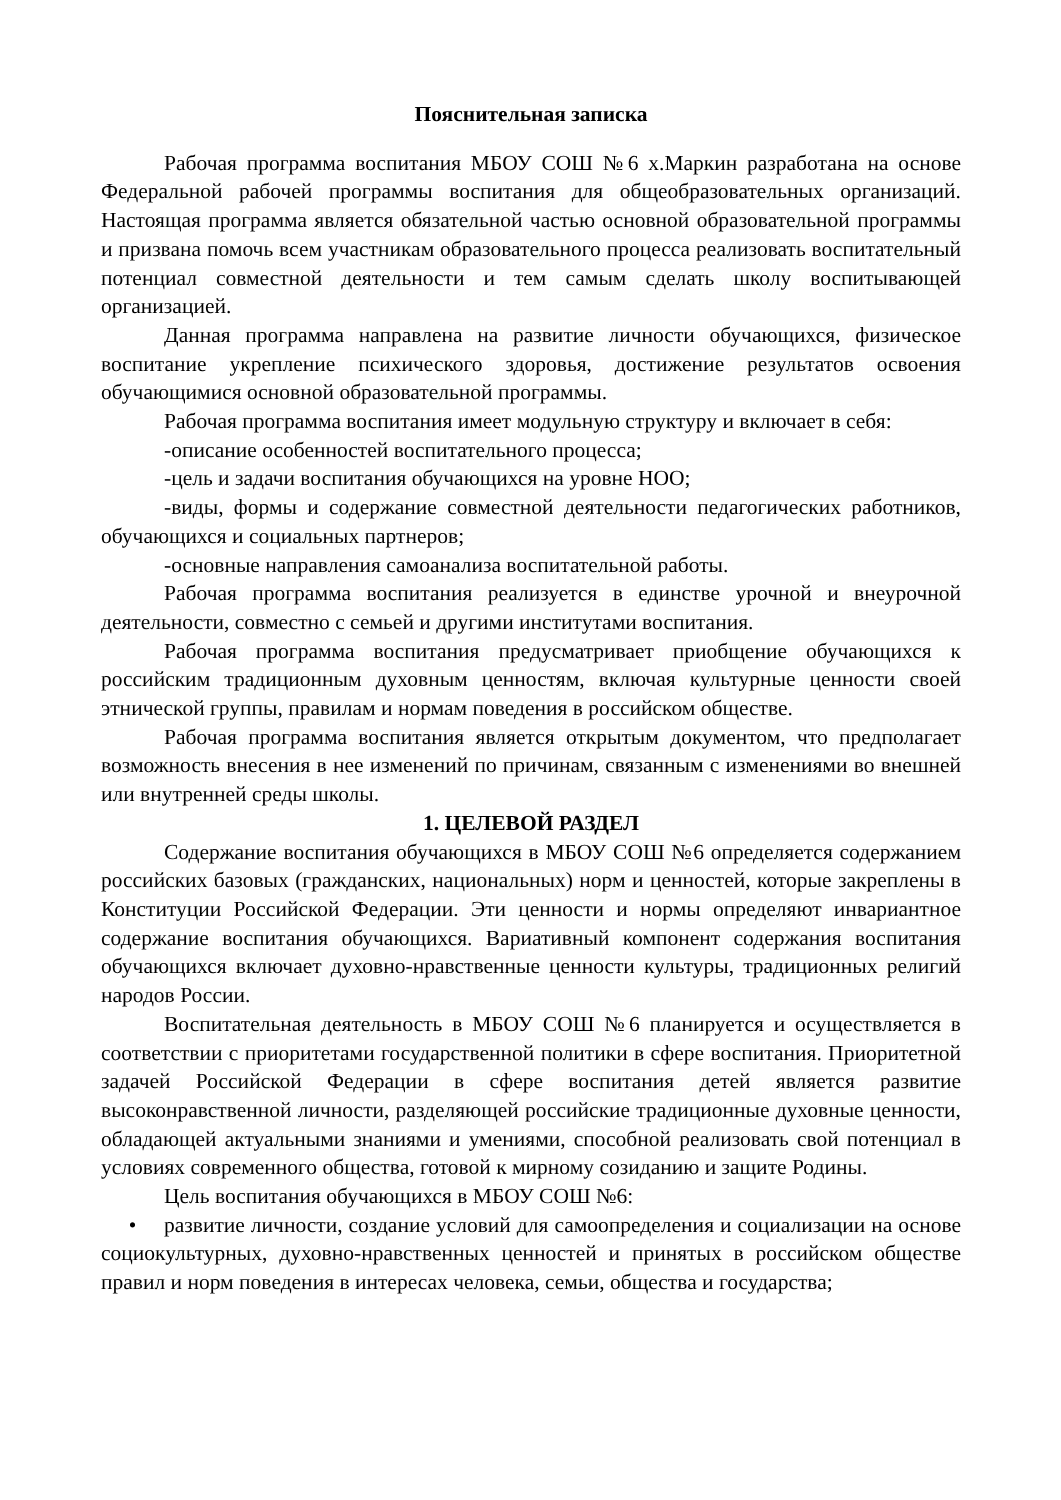Пояснительная записка
Рабочая программа воспитания МБОУ СОШ №6 х.Маркин разработана на основе Федеральной рабочей программы воспитания для общеобразовательных организаций. Настоящая программа является обязательной частью основной образовательной программы и призвана помочь всем участникам образовательного процесса реализовать воспитательный потенциал совместной деятельности и тем самым сделать школу воспитывающей организацией.
Данная программа направлена на развитие личности обучающихся, физическое воспитание укрепление психического здоровья, достижение результатов освоения обучающимися основной образовательной программы.
Рабочая программа воспитания имеет модульную структуру и включает в себя:
-описание особенностей воспитательного процесса;
-цель и задачи воспитания обучающихся на уровне НОО;
-виды, формы и содержание совместной деятельности педагогических работников, обучающихся и социальных партнеров;
-основные направления самоанализа воспитательной работы.
Рабочая программа воспитания реализуется в единстве урочной и внеурочной деятельности, совместно с семьей и другими институтами воспитания.
Рабочая программа воспитания предусматривает приобщение обучающихся к российским традиционным духовным ценностям, включая культурные ценности своей этнической группы, правилам и нормам поведения в российском обществе.
Рабочая программа воспитания является открытым документом, что предполагает возможность внесения в нее изменений по причинам, связанным с изменениями во внешней или внутренней среды школы.
1. ЦЕЛЕВОЙ РАЗДЕЛ
Содержание воспитания обучающихся в МБОУ СОШ №6 определяется содержанием российских базовых (гражданских, национальных) норм и ценностей, которые закреплены в Конституции Российской Федерации. Эти ценности и нормы определяют инвариантное содержание воспитания обучающихся. Вариативный компонент содержания воспитания обучающихся включает духовно-нравственные ценности культуры, традиционных религий народов России.
Воспитательная деятельность в МБОУ СОШ №6 планируется и осуществляется в соответствии с приоритетами государственной политики в сфере воспитания. Приоритетной задачей Российской Федерации в сфере воспитания детей является развитие высоконравственной личности, разделяющей российские традиционные духовные ценности, обладающей актуальными знаниями и умениями, способной реализовать свой потенциал в условиях современного общества, готовой к мирному созиданию и защите Родины.
Цель воспитания обучающихся в МБОУ СОШ №6:
• развитие личности, создание условий для самоопределения и социализации на основе социокультурных, духовно-нравственных ценностей и принятых в российском обществе правил и норм поведения в интересах человека, семьи, общества и государства;